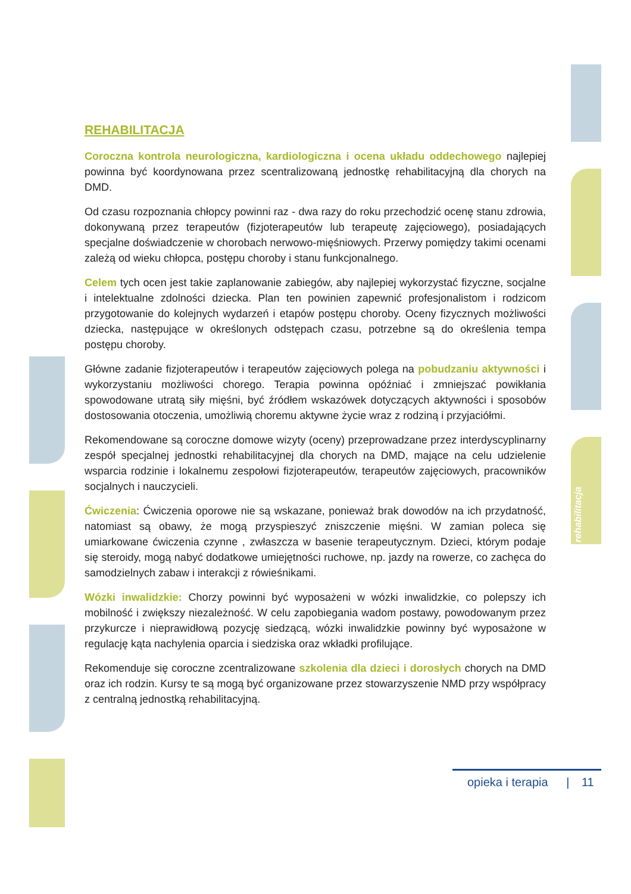REHABILITACJA
Coroczna kontrola neurologiczna, kardiologiczna i ocena układu oddechowego najlepiej powinna być koordynowana przez scentralizowaną jednostkę rehabilitacyjną dla chorych na DMD.
Od czasu rozpoznania chłopcy powinni raz - dwa razy do roku przechodzić ocenę stanu zdrowia, dokonywaną przez terapeutów (fizjoterapeutów lub terapeutę zajęciowego), posiadających specjalne doświadczenie w chorobach nerwowo-mięśniowych. Przerwy pomiędzy takimi ocenami zależą od wieku chłopca, postępu choroby i stanu funkcjonalnego.
Celem tych ocen jest takie zaplanowanie zabiegów, aby najlepiej wykorzystać fizyczne, socjalne i intelektualne zdolności dziecka. Plan ten powinien zapewnić profesjonalistom i rodzicom przygotowanie do kolejnych wydarzeń i etapów postępu choroby. Oceny fizycznych możliwości dziecka, następujące w określonych odstępach czasu, potrzebne są do określenia tempa postępu choroby.
Główne zadanie fizjoterapeutów i terapeutów zajęciowych polega na pobudzaniu aktywności i wykorzystaniu możliwości chorego. Terapia powinna opóźniać i zmniejszać powikłania spowodowane utratą siły mięśni, być źródłem wskazówek dotyczących aktywności i sposobów dostosowania otoczenia, umożliwią choremu aktywne życie wraz z rodziną i przyjaciółmi.
Rekomendowane są coroczne domowe wizyty (oceny) przeprowadzane przez interdyscyplinarny zespół specjalnej jednostki rehabilitacyjnej dla chorych na DMD, mające na celu udzielenie wsparcia rodzinie i lokalnemu zespołowi fizjoterapeutów, terapeutów zajęciowych, pracowników socjalnych i nauczycieli.
Ćwiczenia: Ćwiczenia oporowe nie są wskazane, ponieważ brak dowodów na ich przydatność, natomiast są obawy, że mogą przyspieszyć zniszczenie mięśni. W zamian poleca się umiarkowane ćwiczenia czynne , zwłaszcza w basenie terapeutycznym. Dzieci, którym podaje się steroidy, mogą nabyć dodatkowe umiejętności ruchowe, np. jazdy na rowerze, co zachęca do samodzielnych zabaw i interakcji z rówieśnikami.
Wózki inwalidzkie: Chorzy powinni być wyposażeni w wózki inwalidzkie, co polepszy ich mobilność i zwiększy niezależność. W celu zapobiegania wadom postawy, powodowanym przez przykurcze i nieprawidłową pozycję siedzącą, wózki inwalidzkie powinny być wyposażone w regulację kąta nachylenia oparcia i siedziska oraz wkładki profilujące.
Rekomenduje się coroczne zcentralizowane szkolenia dla dzieci i dorosłych chorych na DMD oraz ich rodzin. Kursy te są mogą być organizowane przez stowarzyszenie NMD przy współpracy z centralną jednostką rehabilitacyjną.
rehabilitacja
opieka i terapia | 11